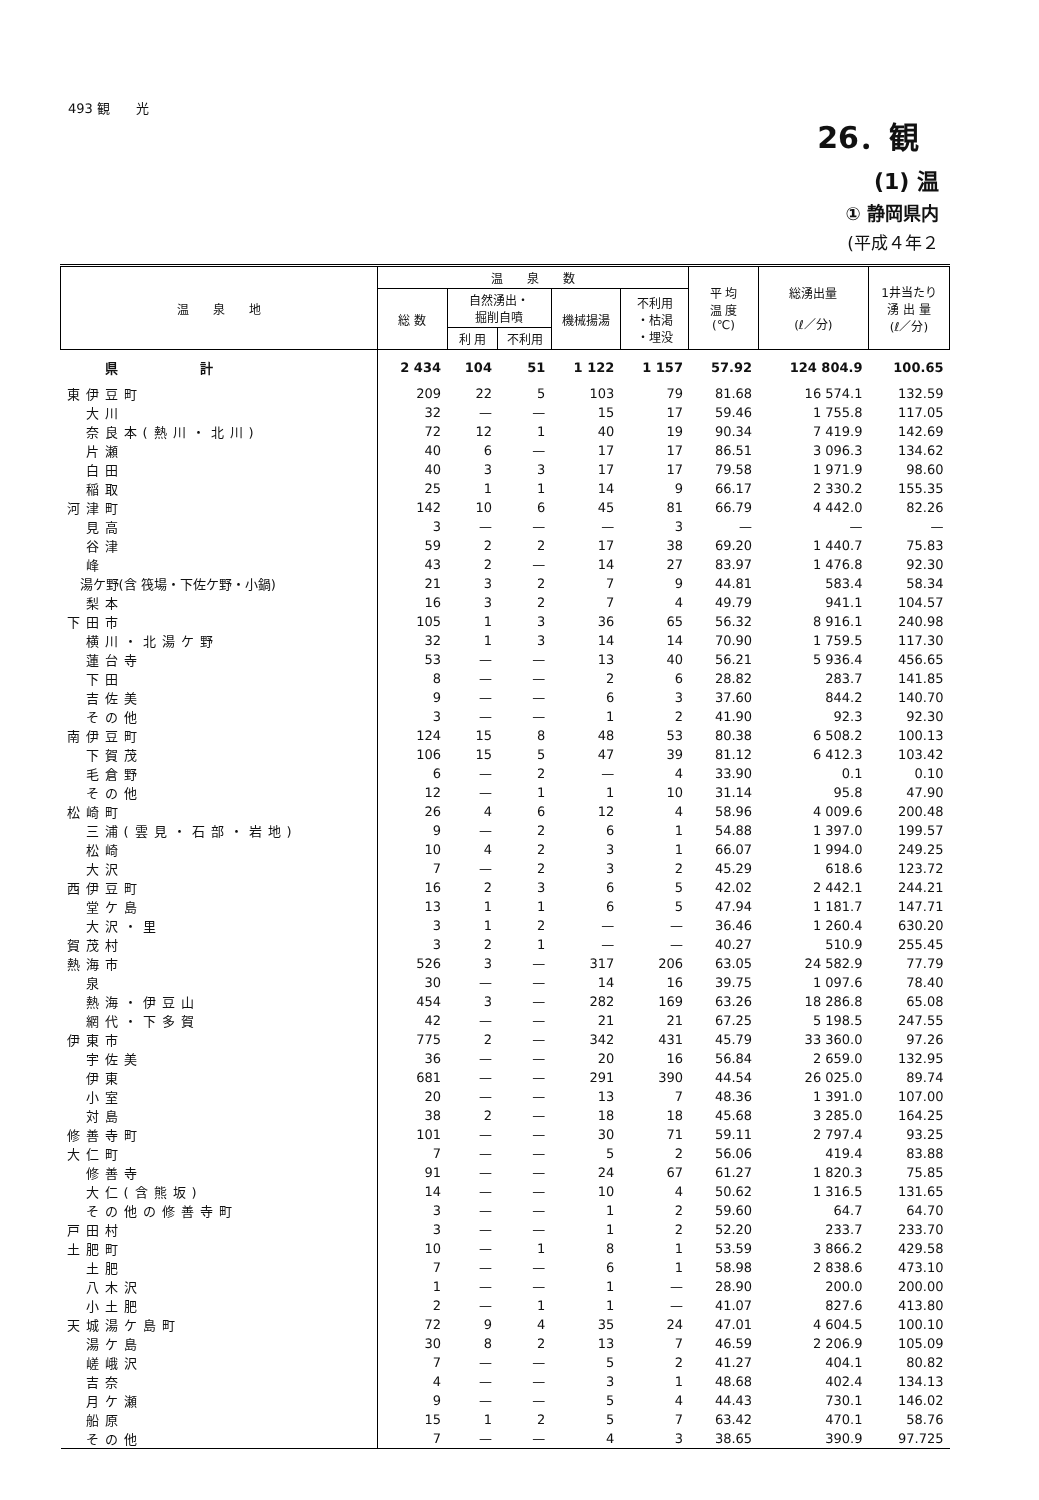493 観　　光
26．観
(1) 温
① 静岡県内
(平成４年２
| 温 泉 地 | 温 泉 数 | | | | | 平 均 温 度 (℃) | 総湧出量 (ℓ／分) | 1井当たり 湧 出 量 (ℓ／分) |
| --- | --- | --- | --- | --- | --- | --- | --- | --- |
| | 総 数 | 自然湧出・ 掘削自噴 | | 機械揚湯 | 不利用 ・枯渇 ・埋没 | | | |
| | | 利 用 | 不利用 | | | | | |
| 県 計 | 2 434 | 104 | 51 | 1 122 | 1 157 | 57.92 | 124 804.9 | 100.65 |
| 東伊豆町 | 209 | 22 | 5 | 103 | 79 | 81.68 | 16 574.1 | 132.59 |
| 大川 | 32 | — | — | 15 | 17 | 59.46 | 1 755.8 | 117.05 |
| 奈良本(熱川・北川) | 72 | 12 | 1 | 40 | 19 | 90.34 | 7 419.9 | 142.69 |
| 片瀬 | 40 | 6 | — | 17 | 17 | 86.51 | 3 096.3 | 134.62 |
| 白田 | 40 | 3 | 3 | 17 | 17 | 79.58 | 1 971.9 | 98.60 |
| 稲取 | 25 | 1 | 1 | 14 | 9 | 66.17 | 2 330.2 | 155.35 |
| 河津町 | 142 | 10 | 6 | 45 | 81 | 66.79 | 4 442.0 | 82.26 |
| 見高 | 3 | — | — | — | 3 | — | — | — |
| 谷津 | 59 | 2 | 2 | 17 | 38 | 69.20 | 1 440.7 | 75.83 |
| 峰 | 43 | 2 | — | 14 | 27 | 83.97 | 1 476.8 | 92.30 |
| 湯ケ野(含 筏場・下佐ケ野・小鍋) | 21 | 3 | 2 | 7 | 9 | 44.81 | 583.4 | 58.34 |
| 梨本 | 16 | 3 | 2 | 7 | 4 | 49.79 | 941.1 | 104.57 |
| 下田市 | 105 | 1 | 3 | 36 | 65 | 56.32 | 8 916.1 | 240.98 |
| 横川・北湯ケ野 | 32 | 1 | 3 | 14 | 14 | 70.90 | 1 759.5 | 117.30 |
| 蓮台寺 | 53 | — | — | 13 | 40 | 56.21 | 5 936.4 | 456.65 |
| 下田 | 8 | — | — | 2 | 6 | 28.82 | 283.7 | 141.85 |
| 吉佐美 | 9 | — | — | 6 | 3 | 37.60 | 844.2 | 140.70 |
| その他 | 3 | — | — | 1 | 2 | 41.90 | 92.3 | 92.30 |
| 南伊豆町 | 124 | 15 | 8 | 48 | 53 | 80.38 | 6 508.2 | 100.13 |
| 下賀茂 | 106 | 15 | 5 | 47 | 39 | 81.12 | 6 412.3 | 103.42 |
| 毛倉野 | 6 | — | 2 | — | 4 | 33.90 | 0.1 | 0.10 |
| その他 | 12 | — | 1 | 1 | 10 | 31.14 | 95.8 | 47.90 |
| 松崎町 | 26 | 4 | 6 | 12 | 4 | 58.96 | 4 009.6 | 200.48 |
| 三浦(雲見・石部・岩地) | 9 | — | 2 | 6 | 1 | 54.88 | 1 397.0 | 199.57 |
| 松崎 | 10 | 4 | 2 | 3 | 1 | 66.07 | 1 994.0 | 249.25 |
| 大沢 | 7 | — | 2 | 3 | 2 | 45.29 | 618.6 | 123.72 |
| 西伊豆町 | 16 | 2 | 3 | 6 | 5 | 42.02 | 2 442.1 | 244.21 |
| 堂ケ島 | 13 | 1 | 1 | 6 | 5 | 47.94 | 1 181.7 | 147.71 |
| 大沢・里 | 3 | 1 | 2 | — | — | 36.46 | 1 260.4 | 630.20 |
| 賀茂村 | 3 | 2 | 1 | — | — | 40.27 | 510.9 | 255.45 |
| 熱海市 | 526 | 3 | — | 317 | 206 | 63.05 | 24 582.9 | 77.79 |
| 泉 | 30 | — | — | 14 | 16 | 39.75 | 1 097.6 | 78.40 |
| 熱海・伊豆山 | 454 | 3 | — | 282 | 169 | 63.26 | 18 286.8 | 65.08 |
| 網代・下多賀 | 42 | — | — | 21 | 21 | 67.25 | 5 198.5 | 247.55 |
| 伊東市 | 775 | 2 | — | 342 | 431 | 45.79 | 33 360.0 | 97.26 |
| 宇佐美 | 36 | — | — | 20 | 16 | 56.84 | 2 659.0 | 132.95 |
| 伊東 | 681 | — | — | 291 | 390 | 44.54 | 26 025.0 | 89.74 |
| 小室 | 20 | — | — | 13 | 7 | 48.36 | 1 391.0 | 107.00 |
| 対島 | 38 | 2 | — | 18 | 18 | 45.68 | 3 285.0 | 164.25 |
| 修善寺町 | 101 | — | — | 30 | 71 | 59.11 | 2 797.4 | 93.25 |
| 大仁町 | 7 | — | — | 5 | 2 | 56.06 | 419.4 | 83.88 |
| 修善寺 | 91 | — | — | 24 | 67 | 61.27 | 1 820.3 | 75.85 |
| 大仁(含熊坂) | 14 | — | — | 10 | 4 | 50.62 | 1 316.5 | 131.65 |
| その他の修善寺町 | 3 | — | — | 1 | 2 | 59.60 | 64.7 | 64.70 |
| 戸田村 | 3 | — | — | 1 | 2 | 52.20 | 233.7 | 233.70 |
| 土肥町 | 10 | — | 1 | 8 | 1 | 53.59 | 3 866.2 | 429.58 |
| 土肥 | 7 | — | — | 6 | 1 | 58.98 | 2 838.6 | 473.10 |
| 八木沢 | 1 | — | — | 1 | — | 28.90 | 200.0 | 200.00 |
| 小土肥 | 2 | — | 1 | 1 | — | 41.07 | 827.6 | 413.80 |
| 天城湯ケ島町 | 72 | 9 | 4 | 35 | 24 | 47.01 | 4 604.5 | 100.10 |
| 湯ケ島 | 30 | 8 | 2 | 13 | 7 | 46.59 | 2 206.9 | 105.09 |
| 嵯峨沢 | 7 | — | — | 5 | 2 | 41.27 | 404.1 | 80.82 |
| 吉奈 | 4 | — | — | 3 | 1 | 48.68 | 402.4 | 134.13 |
| 月ケ瀬 | 9 | — | — | 5 | 4 | 44.43 | 730.1 | 146.02 |
| 船原 | 15 | 1 | 2 | 5 | 7 | 63.42 | 470.1 | 58.76 |
| その他 | 7 | — | — | 4 | 3 | 38.65 | 390.9 | 97.725 |